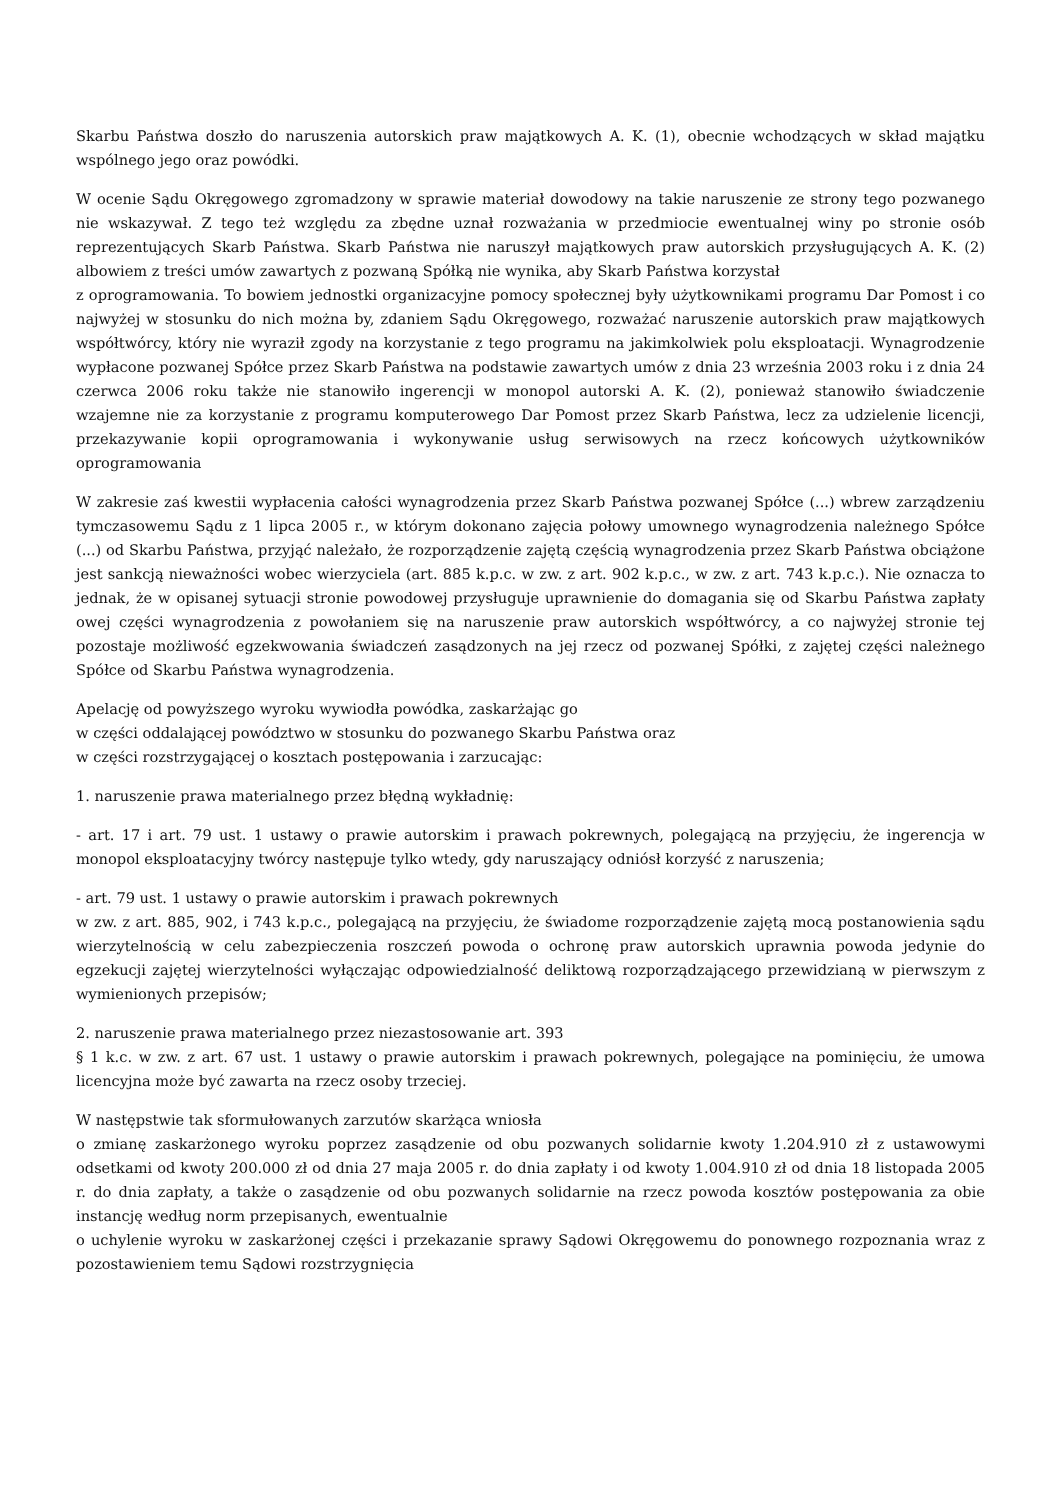Skarbu Państwa doszło do naruszenia autorskich praw majątkowych A. K. (1), obecnie wchodzących w skład majątku wspólnego jego oraz powódki.
W ocenie Sądu Okręgowego zgromadzony w sprawie materiał dowodowy na takie naruszenie ze strony tego pozwanego nie wskazywał. Z tego też względu za zbędne uznał rozważania w przedmiocie ewentualnej winy po stronie osób reprezentujących Skarb Państwa. Skarb Państwa nie naruszył majątkowych praw autorskich przysługujących A. K. (2) albowiem z treści umów zawartych z pozwaną Spółką nie wynika, aby Skarb Państwa korzystał
z oprogramowania. To bowiem jednostki organizacyjne pomocy społecznej były użytkownikami programu Dar Pomost i co najwyżej w stosunku do nich można by, zdaniem Sądu Okręgowego, rozważać naruszenie autorskich praw majątkowych współtwórcy, który nie wyraził zgody na korzystanie z tego programu na jakimkolwiek polu eksploatacji. Wynagrodzenie wypłacone pozwanej Spółce przez Skarb Państwa na podstawie zawartych umów z dnia 23 września 2003 roku i z dnia 24 czerwca 2006 roku także nie stanowiło ingerencji w monopol autorski A. K. (2), ponieważ stanowiło świadczenie wzajemne nie za korzystanie z programu komputerowego Dar Pomost przez Skarb Państwa, lecz za udzielenie licencji, przekazywanie kopii oprogramowania i wykonywanie usług serwisowych na rzecz końcowych użytkowników oprogramowania
W zakresie zaś kwestii wypłacenia całości wynagrodzenia przez Skarb Państwa pozwanej Spółce (...) wbrew zarządzeniu tymczasowemu Sądu z 1 lipca 2005 r., w którym dokonano zajęcia połowy umownego wynagrodzenia należnego Spółce (...) od Skarbu Państwa, przyjąć należało, że rozporządzenie zajętą częścią wynagrodzenia przez Skarb Państwa obciążone jest sankcją nieważności wobec wierzyciela (art. 885 k.p.c. w zw. z art. 902 k.p.c., w zw. z art. 743 k.p.c.). Nie oznacza to jednak, że w opisanej sytuacji stronie powodowej przysługuje uprawnienie do domagania się od Skarbu Państwa zapłaty owej części wynagrodzenia z powołaniem się na naruszenie praw autorskich współtwórcy, a co najwyżej stronie tej pozostaje możliwość egzekwowania świadczeń zasądzonych na jej rzecz od pozwanej Spółki, z zajętej części należnego Spółce od Skarbu Państwa wynagrodzenia.
Apelację od powyższego wyroku wywiodła powódka, zaskarżając go
w części oddalającej powództwo w stosunku do pozwanego Skarbu Państwa oraz
w części rozstrzygającej o kosztach postępowania i zarzucając:
1. naruszenie prawa materialnego przez błędną wykładnię:
- art. 17 i art. 79 ust. 1 ustawy o prawie autorskim i prawach pokrewnych, polegającą na przyjęciu, że ingerencja w monopol eksploatacyjny twórcy następuje tylko wtedy, gdy naruszający odniósł korzyść z naruszenia;
- art. 79 ust. 1 ustawy o prawie autorskim i prawach pokrewnych
w zw. z art. 885, 902, i 743 k.p.c., polegającą na przyjęciu, że świadome rozporządzenie zajętą mocą postanowienia sądu wierzytelnością w celu zabezpieczenia roszczeń powoda o ochronę praw autorskich uprawnia powoda jedynie do egzekucji zajętej wierzytelności wyłączając odpowiedzialność deliktową rozporządzającego przewidzianą w pierwszym z wymienionych przepisów;
2. naruszenie prawa materialnego przez niezastosowanie art. 393
§ 1 k.c. w zw. z art. 67 ust. 1 ustawy o prawie autorskim i prawach pokrewnych, polegające na pominięciu, że umowa licencyjna może być zawarta na rzecz osoby trzeciej.
W następstwie tak sformułowanych zarzutów skarżąca wniosła
o zmianę zaskarżonego wyroku poprzez zasądzenie od obu pozwanych solidarnie kwoty 1.204.910 zł z ustawowymi odsetkami od kwoty 200.000 zł od dnia 27 maja 2005 r. do dnia zapłaty i od kwoty 1.004.910 zł od dnia 18 listopada 2005 r. do dnia zapłaty, a także o zasądzenie od obu pozwanych solidarnie na rzecz powoda kosztów postępowania za obie instancję według norm przepisanych, ewentualnie
o uchylenie wyroku w zaskarżonej części i przekazanie sprawy Sądowi Okręgowemu do ponownego rozpoznania wraz z pozostawieniem temu Sądowi rozstrzygnięcia